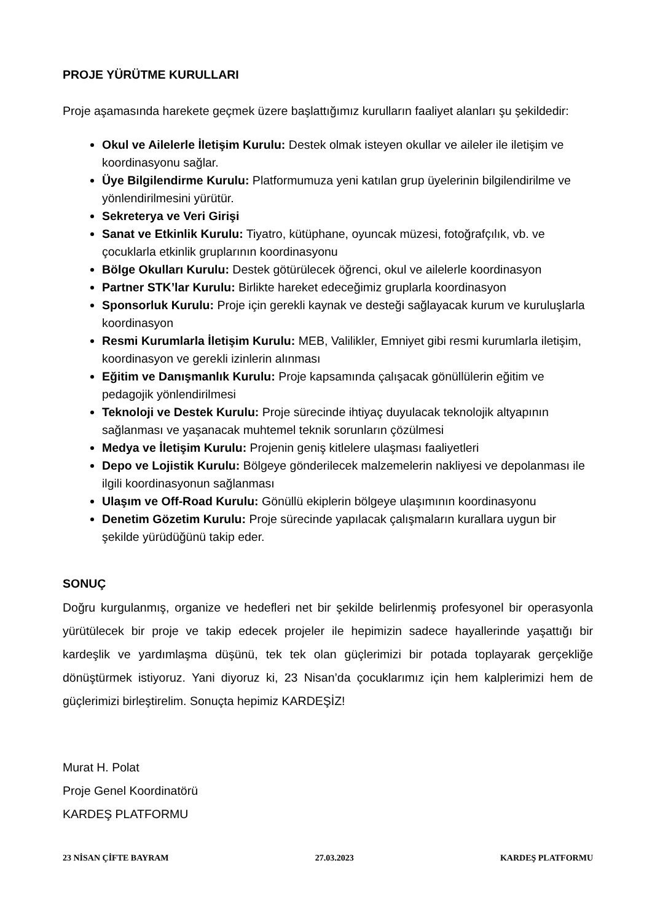PROJE YÜRÜTME KURULLARI
Proje aşamasında harekete geçmek üzere başlattığımız kurulların faaliyet alanları şu şekildedir:
Okul ve Ailelerle İletişim Kurulu: Destek olmak isteyen okullar ve aileler ile iletişim ve koordinasyonu sağlar.
Üye Bilgilendirme Kurulu: Platformumuza yeni katılan grup üyelerinin bilgilendirilme ve yönlendirilmesini yürütür.
Sekreterya ve Veri Girişi
Sanat ve Etkinlik Kurulu: Tiyatro, kütüphane, oyuncak müzesi, fotoğrafçılık, vb. ve çocuklarla etkinlik gruplarının koordinasyonu
Bölge Okulları Kurulu: Destek götürülecek öğrenci, okul ve ailelerle koordinasyon
Partner STK’lar Kurulu: Birlikte hareket edeceğimiz gruplarla koordinasyon
Sponsorluk Kurulu: Proje için gerekli kaynak ve desteği sağlayacak kurum ve kuruluşlarla koordinasyon
Resmi Kurumlarla İletişim Kurulu: MEB, Valilikler, Emniyet gibi resmi kurumlarla iletişim, koordinasyon ve gerekli izinlerin alınması
Eğitim ve Danışmanlık Kurulu: Proje kapsamında çalışacak gönüllülerin eğitim ve pedagojik yönlendirilmesi
Teknoloji ve Destek Kurulu: Proje sürecinde ihtiyaç duyulacak teknolojik altyapının sağlanması ve yaşanacak muhtemel teknik sorunların çözülmesi
Medya ve İletişim Kurulu: Projenin geniş kitlelere ulaşması faaliyetleri
Depo ve Lojistik Kurulu: Bölgeye gönderilecek malzemelerin nakliyesi ve depolanması ile ilgili koordinasyonun sağlanması
Ulaşım ve Off-Road Kurulu: Gönüllü ekiplerin bölgeye ulaşımının koordinasyonu
Denetim Gözetim Kurulu: Proje sürecinde yapılacak çalışmaların kurallara uygun bir şekilde yürüdüğünü takip eder.
SONUÇ
Doğru kurgulanmış, organize ve hedefleri net bir şekilde belirlenmiş profesyonel bir operasyonla yürütülecek bir proje ve takip edecek projeler ile hepimizin sadece hayallerinde yaşattığı bir kardeşlik ve yardımlaşma düşünü, tek tek olan güçlerimizi bir potada toplayarak gerçekliğe dönüştürmek istiyoruz. Yani diyoruz ki, 23 Nisan’da çocuklarımız için hem kalplerimizi hem de güçlerimizi birleştirelim. Sonuçta hepimiz KARDEŞİZ!
Murat H. Polat
Proje Genel Koordinatörü
KARDEŞ PLATFORMU
23 NİSAN ÇİFTE BAYRAM 27.03.2023 KARDEŞ PLATFORMU